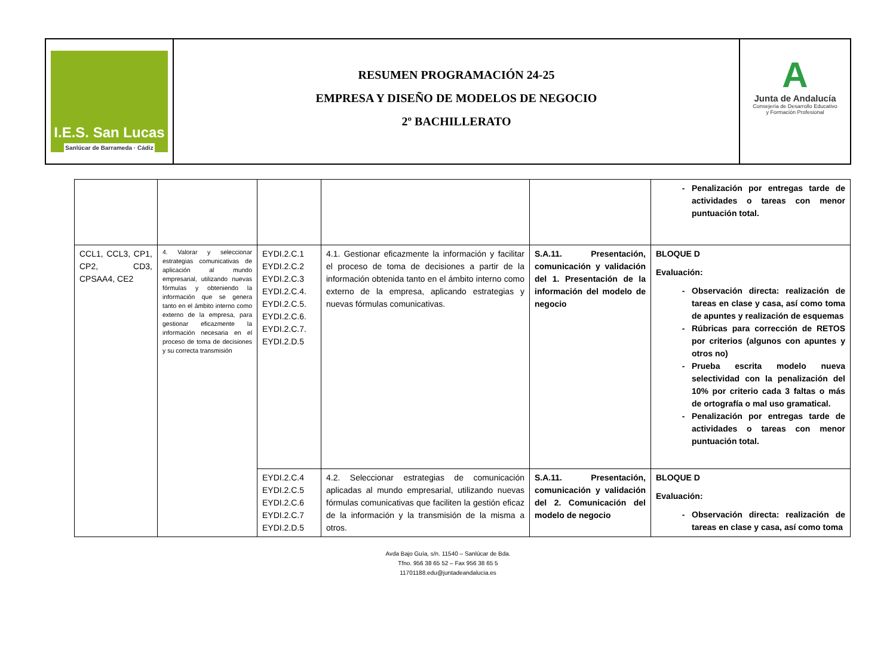I.E.S. San Lucas
Sanlúcar de Barrameda · Cádiz
RESUMEN PROGRAMACIÓN 24-25
EMPRESA Y DISEÑO DE MODELOS DE NEGOCIO
2º BACHILLERATO
A
Junta de Andalucía
Consejería de Desarrollo Educativo
y Formación Profesional
| | | | | | Penalización por entregas tarde de actividades o tareas con menor puntuación total. |
| CCL1, CCL3, CP1, CP2, CD3, CPSAA4, CE2 | 4. Valorar y seleccionar estrategias comunicativas de aplicación al mundo empresarial, utilizando nuevas fórmulas y obteniendo la información que se genera tanto en el ámbito interno como externo de la empresa, para gestionar eficazmente la información necesaria en el proceso de toma de decisiones y su correcta transmisión | EYDI.2.C.1 EYDI.2.C.2 EYDI.2.C.3 EYDI.2.C.4. EYDI.2.C.5. EYDI.2.C.6. EYDI.2.C.7. EYDI.2.D.5 | 4.1. Gestionar eficazmente la información y facilitar el proceso de toma de decisiones a partir de la información obtenida tanto en el ámbito interno como externo de la empresa, aplicando estrategias y nuevas fórmulas comunicativas. | S.A.11. Presentación, comunicación y validación del 1. Presentación de la información del modelo de negocio | BLOQUE D Evaluación: Observación directa: realización de tareas en clase y casa, así como toma de apuntes y realización de esquemas Rúbricas para corrección de RETOS por criterios (algunos con apuntes y otros no) Prueba escrita modelo nueva selectividad con la penalización del 10% por criterio cada 3 faltas o más de ortografía o mal uso gramatical. Penalización por entregas tarde de actividades o tareas con menor puntuación total. |
| | | EYDI.2.C.4 EYDI.2.C.5 EYDI.2.C.6 EYDI.2.C.7 EYDI.2.D.5 | 4.2. Seleccionar estrategias de comunicación aplicadas al mundo empresarial, utilizando nuevas fórmulas comunicativas que faciliten la gestión eficaz de la información y la transmisión de la misma a otros. | S.A.11. Presentación, comunicación y validación del 2. Comunicación del modelo de negocio | BLOQUE D Evaluación: Observación directa: realización de tareas en clase y casa, así como toma |
Avda Bajo Guía, s/n. 11540 – Sanlúcar de Bda.
Tfno. 956 38 65 52 – Fax 956 38 65 5
11701188.edu@juntadeandalucia.es